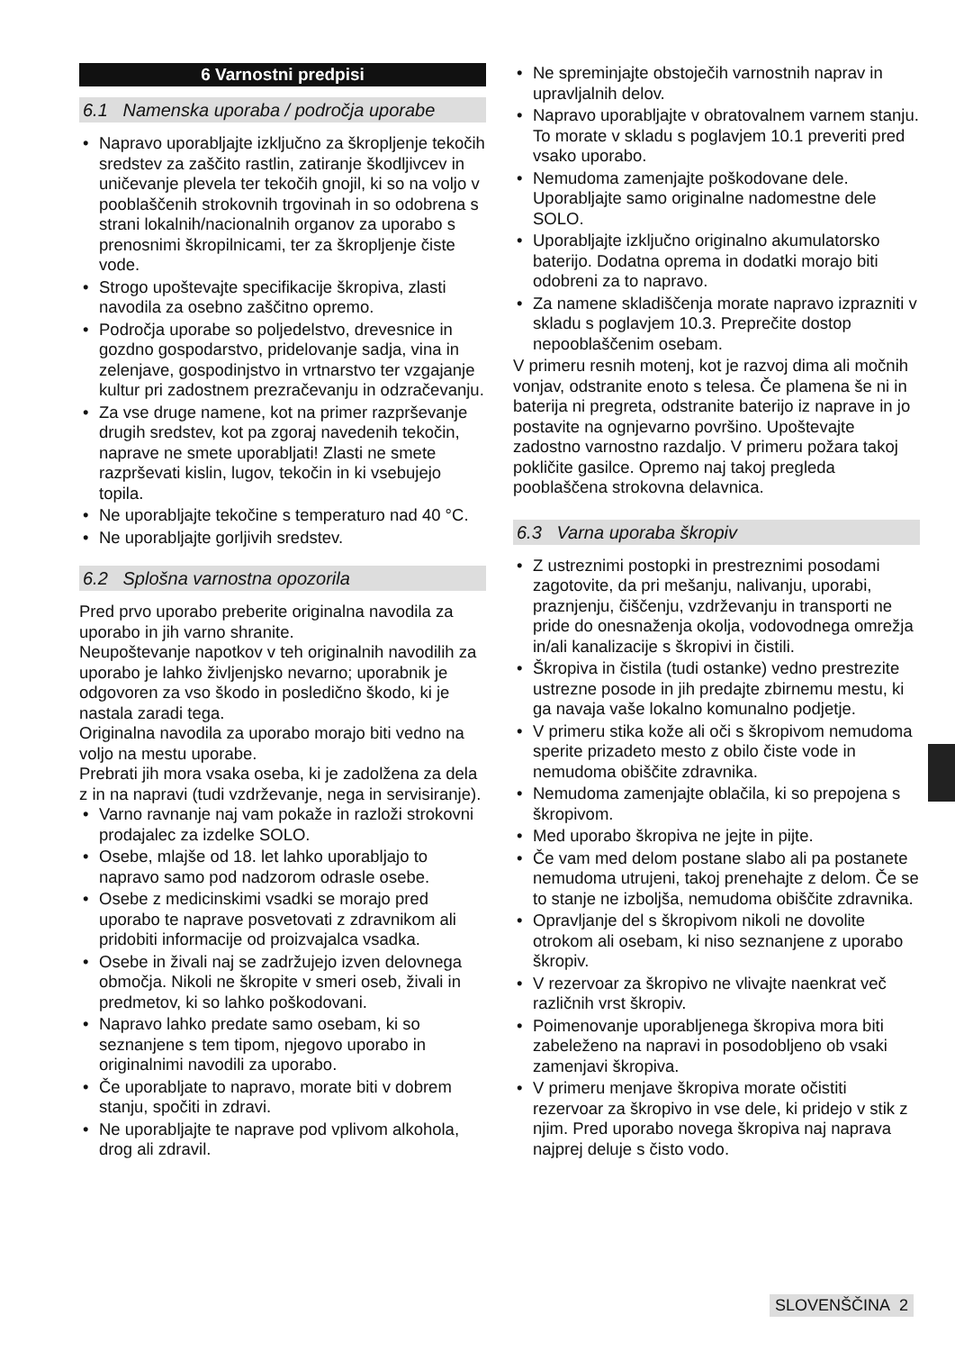6 Varnostni predpisi
6.1 Namenska uporaba / področja uporabe
Napravo uporabljajte izključno za škropljenje tekočih sredstev za zaščito rastlin, zatiranje škodljivcev in uničevanje plevela ter tekočih gnojil, ki so na voljo v pooblaščenih strokovnih trgovinah in so odobrena s strani lokalnih/nacionalnih organov za uporabo s prenosnimi škropilnicami, ter za škropljenje čiste vode.
Strogo upoštevajte specifikacije škropiva, zlasti navodila za osebno zaščitno opremo.
Področja uporabe so poljedelstvo, drevesnice in gozdno gospodarstvo, pridelovanje sadja, vina in zelenjave, gospodinjstvo in vrtnarstvo ter vzgajanje kultur pri zadostnem prezračevanju in odzračevanju.
Za vse druge namene, kot na primer razprševanje drugih sredstev, kot pa zgoraj navedenih tekočin, naprave ne smete uporabljati! Zlasti ne smete razprševati kislin, lugov, tekočin in ki vsebujejo topila.
Ne uporabljajte tekočine s temperaturo nad 40 °C.
Ne uporabljajte gorljivih sredstev.
6.2 Splošna varnostna opozorila
Pred prvo uporabo preberite originalna navodila za uporabo in jih varno shranite.
Neupoštevanje napotkov v teh originalnih navodilih za uporabo je lahko življenjsko nevarno; uporabnik je odgovoren za vso škodo in posledično škodo, ki je nastala zaradi tega.
Originalna navodila za uporabo morajo biti vedno na voljo na mestu uporabe.
Prebrati jih mora vsaka oseba, ki je zadolžena za dela z in na napravi (tudi vzdrževanje, nega in servisiranje).
Varno ravnanje naj vam pokaže in razloži strokovni prodajalec za izdelke SOLO.
Osebe, mlajše od 18. let lahko uporabljajo to napravo samo pod nadzorom odrasle osebe.
Osebe z medicinskimi vsadki se morajo pred uporabo te naprave posvetovati z zdravnikom ali pridobiti informacije od proizvajalca vsadka.
Osebe in živali naj se zadržujejo izven delovnega območja. Nikoli ne škropite v smeri oseb, živali in predmetov, ki so lahko poškodovani.
Napravo lahko predate samo osebam, ki so seznanjene s tem tipom, njegovo uporabo in originalnimi navodili za uporabo.
Če uporabljate to napravo, morate biti v dobrem stanju, spočiti in zdravi.
Ne uporabljajte te naprave pod vplivom alkohola, drog ali zdravil.
Ne spreminjajte obstoječih varnostnih naprav in upravljalnih delov.
Napravo uporabljajte v obratovalnem varnem stanju. To morate v skladu s poglavjem 10.1 preveriti pred vsako uporabo.
Nemudoma zamenjajte poškodovane dele. Uporabljajte samo originalne nadomestne dele SOLO.
Uporabljajte izključno originalno akumulatorsko baterijo. Dodatna oprema in dodatki morajo biti odobreni za to napravo.
Za namene skladiščenja morate napravo izprazniti v skladu s poglavjem 10.3. Preprečite dostop nepooblaščenim osebam.
V primeru resnih motenj, kot je razvoj dima ali močnih vonjav, odstranite enoto s telesa. Če plamena še ni in baterija ni pregreta, odstranite baterijo iz naprave in jo postavite na ognjevarno površino. Upoštevajte zadostno varnostno razdaljo. V primeru požara takoj pokličite gasilce. Opremo naj takoj pregleda pooblaščena strokovna delavnica.
6.3 Varna uporaba škropiv
Z ustreznimi postopki in prestreznimi posodami zagotovite, da pri mešanju, nalivanju, uporabi, praznjenju, čiščenju, vzdrževanju in transporti ne pride do onesnaženja okolja, vodovodnega omrežja in/ali kanalizacije s škropivi in čistili.
Škropiva in čistila (tudi ostanke) vedno prestrezite ustrezne posode in jih predajte zbirnemu mestu, ki ga navaja vaše lokalno komunalno podjetje.
V primeru stika kože ali oči s škropivom nemudoma sperite prizadeto mesto z obilo čiste vode in nemudoma obiščite zdravnika.
Nemudoma zamenjajte oblačila, ki so prepojena s škropivom.
Med uporabo škropiva ne jejte in pijte.
Če vam med delom postane slabo ali pa postanete nemudoma utrujeni, takoj prenehajte z delom. Če se to stanje ne izboljša, nemudoma obiščite zdravnika.
Opravljanje del s škropivom nikoli ne dovolite otrokom ali osebam, ki niso seznanjene z uporabo škropiv.
V rezervoar za škropivo ne vlivajte naenkrat več različnih vrst škropiv.
Poimenovanje uporabljenega škropiva mora biti zabeleženo na napravi in posodobljeno ob vsaki zamenjavi škropiva.
V primeru menjave škropiva morate očistiti rezervoar za škropivo in vse dele, ki pridejo v stik z njim. Pred uporabo novega škropiva naj naprava najprej deluje s čisto vodo.
SLOVENŠČINA 2